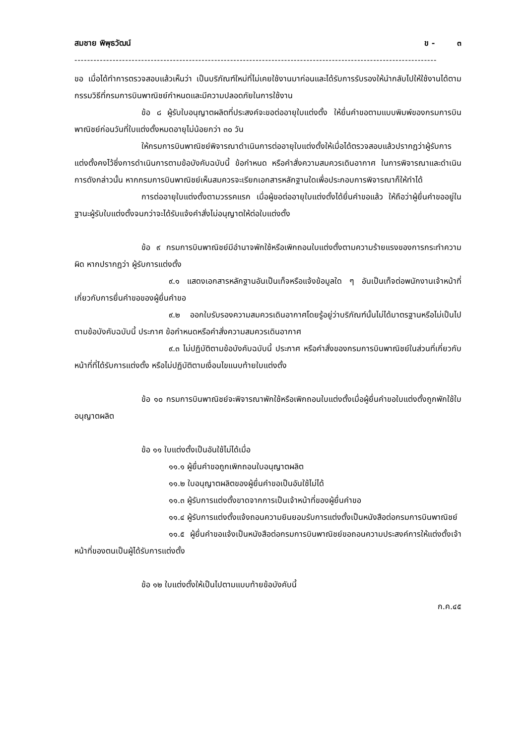สมชาย พิพุธวัฒน์ ข - ๓
------------------------------------------------------------------------------------------------------------------
ขอ เมื่อได้ทำการตรวจสอบแล้วเห็นว่า เป็นบริภัณฑ์ใหม่ที่ไม่เคยใช้งานมาก่อนและได้รับการรับรองให้นำกลับไปให้ใช้งานได้ตามกรรมวิธีที่กรมการบินพาณิชย์กำหนดและมีความปลอดภัยในการใช้งาน
ข้อ ๘ ผู้รับใบอนุญาตผลิตที่ประสงค์จะขอต่ออายุใบแต่งตั้ง ให้ยื่นคำขอตามแบบพิมพ์ของกรมการบินพาณิชย์ก่อนวันที่ใบแต่งตั้งหมดอายุไม่น้อยกว่า ๓๐ วัน
ให้กรมการบินพาณิชย์พิจารณาดำเนินการต่ออายุใบแต่งตั้งให้เมื่อได้ตรวจสอบแล้วปรากฏว่าผู้รับการแต่งตั้งคงไว้ซึ่งการดำเนินการตามข้อบังคับฉบับนี้ ข้อกำหนด หรือคำสั่งความสมควรเดินอากาศ ในการพิจารณาและดำเนินการดังกล่าวนั้น หากกรมการบินพาณิชย์เห็นสมควรจะเรียกเอกสารหลักฐานใดเพื่อประกอบการพิจารณาก็ให้ทำได้
การต่ออายุใบแต่งตั้งตามวรรคแรก เมื่อผู้ขอต่ออายุใบแต่งตั้งได้ยื่นคำขอแล้ว ให้ถือว่าผู้ยื่นคำขออยู่ในฐานะผู้รับใบแต่งตั้งจนกว่าจะได้รับแจ้งคำสั่งไม่อนุญาตให้ต่อใบแต่งตั้ง
ข้อ ๙ กรมการบินพาณิชย์มีอำนาจพักใช้หรือเพิกถอนใบแต่งตั้งตามความร้ายแรงของการกระทำความผิด หากปรากฏว่า ผู้รับการแต่งตั้ง
๙.๑ แสดงเอกสารหลักฐานอันเป็นเท็จหรือแจ้งข้อมูลใด ๆ อันเป็นเท็จต่อพนักงานเจ้าหน้าที่เกี่ยวกับการยื่นคำขอของผู้ยื่นคำขอ
๙.๒ ออกใบรับรองความสมควรเดินอากาศโดยรู้อยู่ว่าบริภัณฑ์นั้นไม่ได้มาตรฐานหรือไม่เป็นไปตามข้อบังคับฉบับนี้ ประกาศ ข้อกำหนดหรือคำสั่งความสมควรเดินอากาศ
๙.๓ ไม่ปฏิบัติตามข้อบังคับฉบับนี้ ประกาศ หรือคำสั่งของกรมการบินพาณิชย์ในส่วนที่เกี่ยวกับหน้าที่ที่ได้รับการแต่งตั้ง หรือไม่ปฏิบัติตามเงื่อนไขแนบท้ายใบแต่งตั้ง
ข้อ ๑๐ กรมการบินพาณิชย์จะพิจารณาพักใช้หรือเพิกถอนใบแต่งตั้งเมื่อผู้ยื่นคำขอใบแต่งตั้งถูกพักใช้ใบอนุญาตผลิต
ข้อ ๑๑ ใบแต่งตั้งเป็นอันใช้ไม่ได้เมื่อ
๑๑.๑ ผู้ยื่นคำขอถูกเพิกถอนใบอนุญาตผลิต
๑๑.๒ ใบอนุญาตผลิตของผู้ยื่นคำขอเป็นอันใช้ไม่ได้
๑๑.๓ ผู้รับการแต่งตั้งขาดจากการเป็นเจ้าหน้าที่ของผู้ยื่นคำขอ
๑๑.๔ ผู้รับการแต่งตั้งแจ้งถอนความยินยอมรับการแต่งตั้งเป็นหนังสือต่อกรมการบินพาณิชย์
๑๑.๕ ผู้ยื่นคำขอแจ้งเป็นหนังสือต่อกรมการบินพาณิชย์ขอถอนความประสงค์การให้แต่งตั้งเจ้าหน้าที่ของตนเป็นผู้ได้รับการแต่งตั้ง
ข้อ ๑๒ ใบแต่งตั้งให้เป็นไปตามแบบท้ายข้อบังคับนี้
ก.ค.๔๕